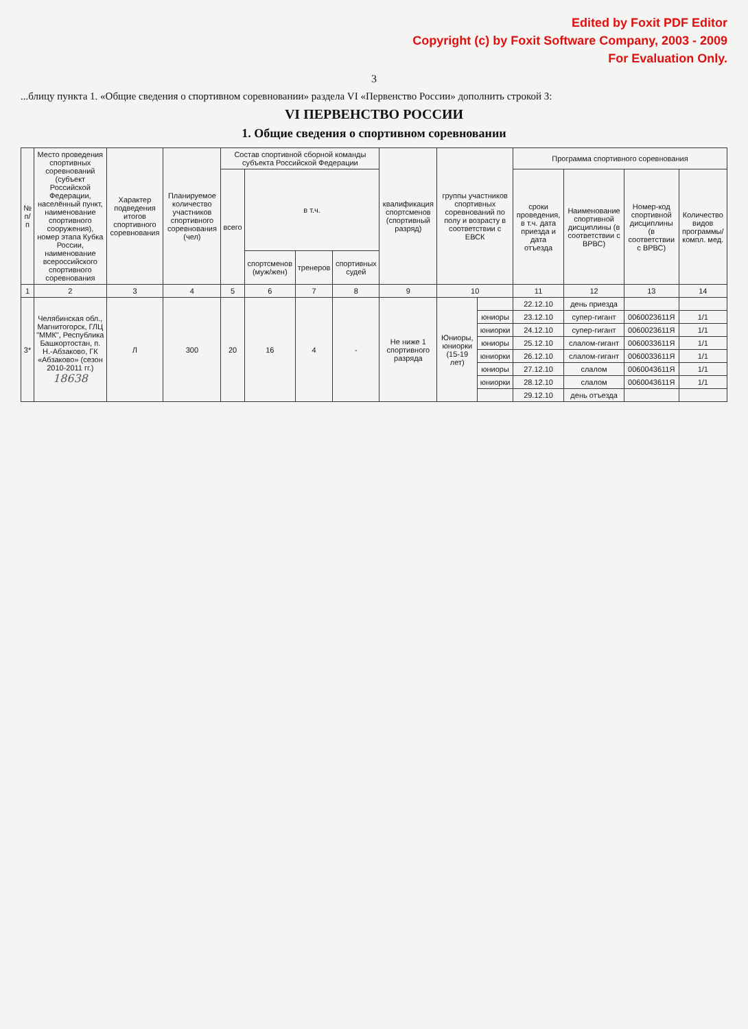Edited by Foxit PDF Editor
Copyright (c) by Foxit Software Company, 2003 - 2009
For Evaluation Only.
3
...блицу пункта 1. «Общие сведения о спортивном соревновании» раздела VI «Первенство России» дополнить строкой 3:
VI ПЕРВЕНСТВО РОССИИ
1. Общие сведения о спортивном соревновании
| № п/п | Место проведения спортивных соревнований (субъект Российской Федерации, населённый пункт, наименование спортивного сооружения), номер этапа Кубка России, наименование всероссийского спортивного соревнования | Характер подведения итогов спортивного соревнования | Планируемое количество участников спортивного соревнования (чел) | Состав спортивной сборной команды субъекта Российской Федерации | | | | квалификация спортсменов (спортивный разряд) | группы участников спортивных соревнований по полу и возрасту в соответствии с ЕВСК | | Программа спортивного соревнования | | | |
| --- | --- | --- | --- | --- | --- | --- | --- | --- | --- | --- | --- | --- | --- | --- |
| | | | | всего | в т.ч. | | | | | | сроки проведения, в т.ч. дата приезда и дата отъезда | Наименование спортивной дисциплины (в соответствии с ВРВС) | Номер-код спортивной дисциплины (в соответствии с ВРВС) | Количество видов программы/ компл. мед. |
| | | | | | спортсменов (муж/жен) | тренеров | спортивных судей | | | | | | | |
| 1 | 2 | 3 | 4 | 5 | 6 | 7 | 8 | 9 | 10 | | 11 | 12 | 13 | 14 |
| 3* | Челябинская обл., Магнитогорск, ГЛЦ "ММК", Республика Башкортостан, п. Н.-Абзаково, ГК «Абзаково» (сезон 2010-2011 гг.) 18638 | Л | 300 | 20 | 16 | 4 | - | Не ниже 1 спортивного разряда | Юниоры, юниорки (15-19 лет) | | 22.12.10 | день приезда | | |
| | | | | | | | | | | юниоры | 23.12.10 | супер-гигант | 0060023611Я | 1/1 |
| | | | | | | | | | | юниорки | 24.12.10 | супер-гигант | 0060023611Я | 1/1 |
| | | | | | | | | | | юниоры | 25.12.10 | слалом-гигант | 0060033611Я | 1/1 |
| | | | | | | | | | | юниорки | 26.12.10 | слалом-гигант | 0060033611Я | 1/1 |
| | | | | | | | | | | юниоры | 27.12.10 | слалом | 0060043611Я | 1/1 |
| | | | | | | | | | | юниорки | 28.12.10 | слалом | 0060043611Я | 1/1 |
| | | | | | | | | | | | 29.12.10 | день отъезда | | |